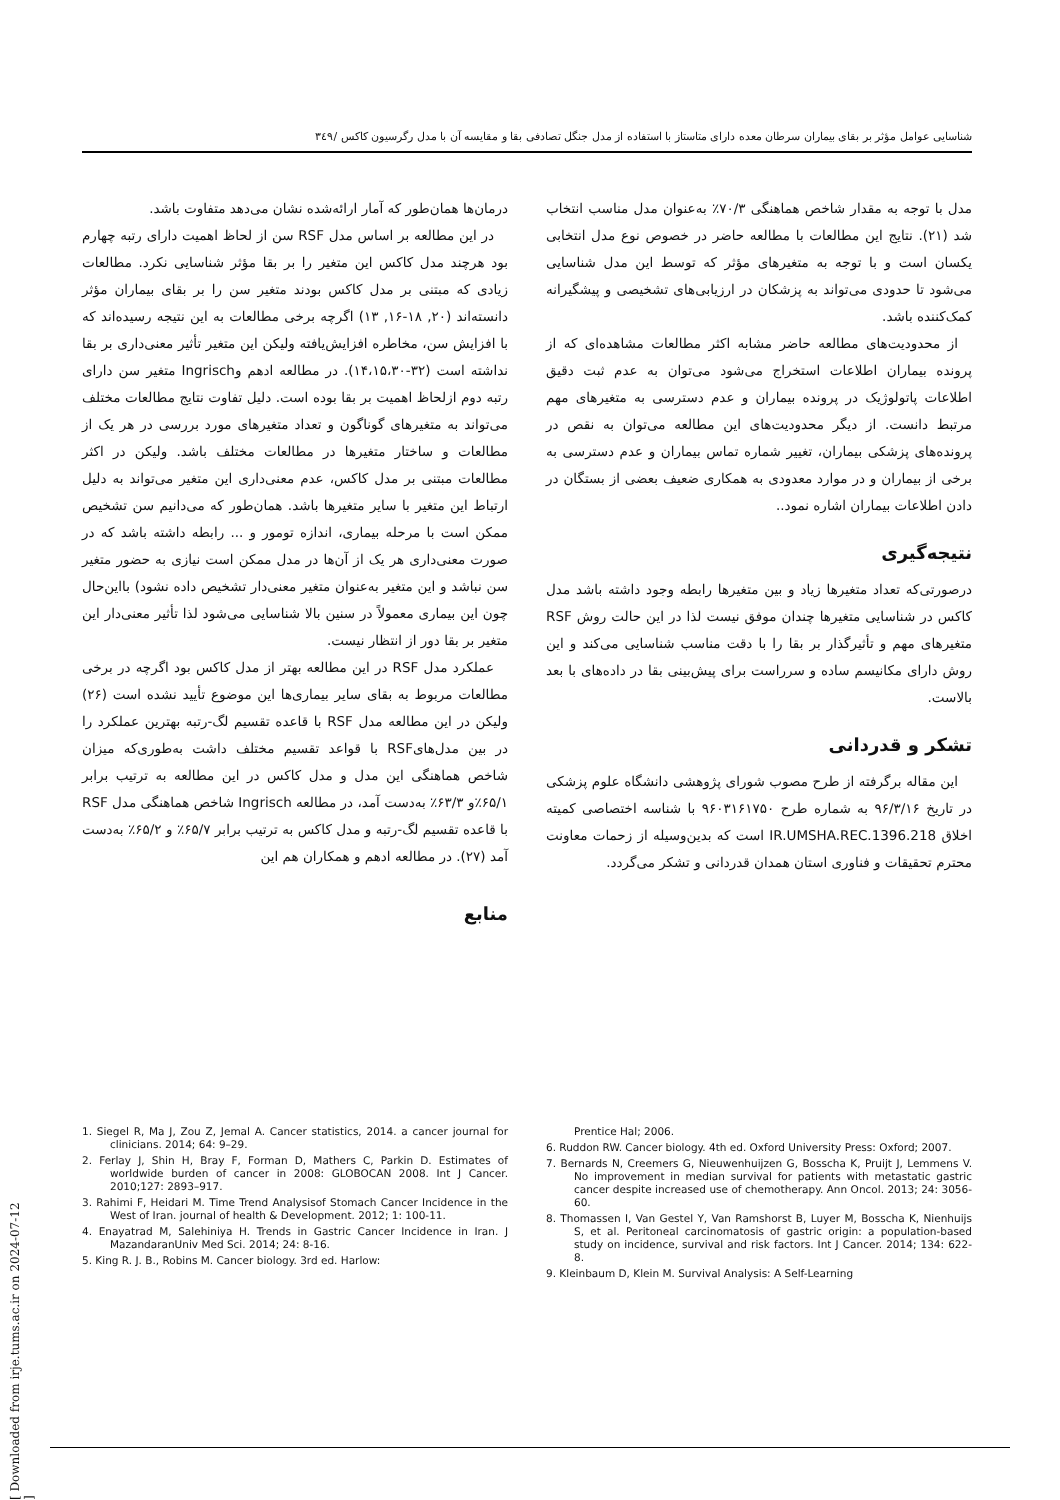شناسایی عوامل مؤثر بر بقای بیماران سرطان معده دارای متاستاز با استفاده از مدل جنگل تصادفی بقا و مقایسه آن با مدل رگرسیون کاکس /۳٤۹
درمان‌ها همان‌طور که آمار ارائه‌شده نشان می‌دهد متفاوت باشد.
در این مطالعه بر اساس مدل RSF سن از لحاظ اهمیت دارای رتبه چهارم بود هرچند مدل کاکس این متغیر را بر بقا مؤثر شناسایی نکرد. مطالعات زیادی که مبتنی بر مدل کاکس بودند متغیر سن را بر بقای بیماران مؤثر دانسته‌اند (۲۰, ۱۸-۱۶, ۱۳) اگرچه برخی مطالعات به این نتیجه رسیده‌اند که با افزایش سن، مخاطره افزایش‌یافته ولیکن این متغیر تأثیر معنی‌داری بر بقا نداشته است (۳۲-۱۴،۱۵،۳۰). در مطالعه ادهم وIngrisch متغیر سن دارای رتبه دوم ازلحاظ اهمیت بر بقا بوده است. دلیل تفاوت نتایج مطالعات مختلف می‌تواند به متغیرهای گوناگون و تعداد متغیرهای مورد بررسی در هر یک از مطالعات و ساختار متغیرها در مطالعات مختلف باشد. ولیکن در اکثر مطالعات مبتنی بر مدل کاکس، عدم معنی‌داری این متغیر می‌تواند به دلیل ارتباط این متغیر با سایر متغیرها باشد. همان‌طور که می‌دانیم سن تشخیص ممکن است با مرحله بیماری، اندازه تومور و ... رابطه داشته باشد که در صورت معنی‌داری هر یک از آن‌ها در مدل ممکن است نیازی به حضور متغیر سن نباشد و این متغیر به‌عنوان متغیر معنی‌دار تشخیص داده نشود) بااین‌حال چون این بیماری معمولاً در سنین بالا شناسایی می‌شود لذا تأثیر معنی‌دار این متغیر بر بقا دور از انتظار نیست.
عملکرد مدل RSF در این مطالعه بهتر از مدل کاکس بود اگرچه در برخی مطالعات مربوط به بقای سایر بیماری‌ها این موضوع تأیید نشده است (۲۶) ولیکن در این مطالعه مدل RSF با قاعده تقسیم لگ-رتبه بهترین عملکرد را در بین مدل‌هایRSF با قواعد تقسیم مختلف داشت به‌طوری‌که میزان شاخص هماهنگی این مدل و مدل کاکس در این مطالعه به ترتیب برابر ۶۵/۱٪و ۶۳/۳٪ به‌دست آمد، در مطالعه Ingrisch شاخص هماهنگی مدل RSF با قاعده تقسیم لگ-رتبه و مدل کاکس به ترتیب برابر ۶۵/۷٪ و ۶۵/۲٪ به‌دست آمد (۲۷). در مطالعه ادهم و همکاران هم این
منابع
مدل با توجه به مقدار شاخص هماهنگی ۷۰/۳٪ به‌عنوان مدل مناسب انتخاب شد (۲۱). نتایج این مطالعات با مطالعه حاضر در خصوص نوع مدل انتخابی یکسان است و با توجه به متغیرهای مؤثر که توسط این مدل شناسایی می‌شود تا حدودی می‌تواند به پزشکان در ارزیابی‌های تشخیصی و پیشگیرانه کمک‌کننده باشد.
از محدودیت‌های مطالعه حاضر مشابه اکثر مطالعات مشاهده‌ای که از پرونده بیماران اطلاعات استخراج می‌شود می‌توان به عدم ثبت دقیق اطلاعات پاتولوژیک در پرونده بیماران و عدم دسترسی به متغیرهای مهم مرتبط دانست. از دیگر محدودیت‌های این مطالعه می‌توان به نقص در پرونده‌های پزشکی بیماران، تغییر شماره تماس بیماران و عدم دسترسی به برخی از بیماران و در موارد معدودی به همکاری ضعیف بعضی از بستگان در دادن اطلاعات بیماران اشاره نمود..
نتیجه‌گیری
درصورتی‌که تعداد متغیرها زیاد و بین متغیرها رابطه وجود داشته باشد مدل کاکس در شناسایی متغیرها چندان موفق نیست لذا در این حالت روش RSF متغیرهای مهم و تأثیرگذار بر بقا را با دقت مناسب شناسایی می‌کند و این روش دارای مکانیسم ساده و سرراست برای پیش‌بینی بقا در داده‌های با بعد بالاست.
تشکر و قدردانی
این مقاله برگرفته از طرح مصوب شورای پژوهشی دانشگاه علوم پزشکی در تاریخ ۹۶/۳/۱۶ به شماره طرح ۹۶۰۳۱۶۱۷۵۰ با شناسه اختصاصی کمیته اخلاق IR.UMSHA.REC.1396.218 است که بدین‌وسیله از زحمات معاونت محترم تحقیقات و فناوری استان همدان قدردانی و تشکر می‌گردد.
1. Siegel R, Ma J, Zou Z, Jemal A. Cancer statistics, 2014. a cancer journal for clinicians. 2014; 64: 9–29.
2. Ferlay J, Shin H, Bray F, Forman D, Mathers C, Parkin D. Estimates of worldwide burden of cancer in 2008: GLOBOCAN 2008. Int J Cancer. 2010;127: 2893–917.
3. Rahimi F, Heidari M. Time Trend Analysisof Stomach Cancer Incidence in the West of Iran. journal of health & Development. 2012; 1: 100-11.
4. Enayatrad M, Salehiniya H. Trends in Gastric Cancer Incidence in Iran. J MazandaranUniv Med Sci. 2014; 24: 8-16.
5. King R. J. B., Robins M. Cancer biology. 3rd ed. Harlow:
Prentice Hal; 2006.
6. Ruddon RW. Cancer biology. 4th ed. Oxford University Press: Oxford; 2007.
7. Bernards N, Creemers G, Nieuwenhuijzen G, Bosscha K, Pruijt J, Lemmens V. No improvement in median survival for patients with metastatic gastric cancer despite increased use of chemotherapy. Ann Oncol. 2013; 24: 3056-60.
8. Thomassen I, Van Gestel Y, Van Ramshorst B, Luyer M, Bosscha K, Nienhuijs S, et al. Peritoneal carcinomatosis of gastric origin: a population-based study on incidence, survival and risk factors. Int J Cancer. 2014; 134: 622-8.
9. Kleinbaum D, Klein M. Survival Analysis: A Self-Learning
[ Downloaded from irje.tums.ac.ir on 2024-07-12 ]